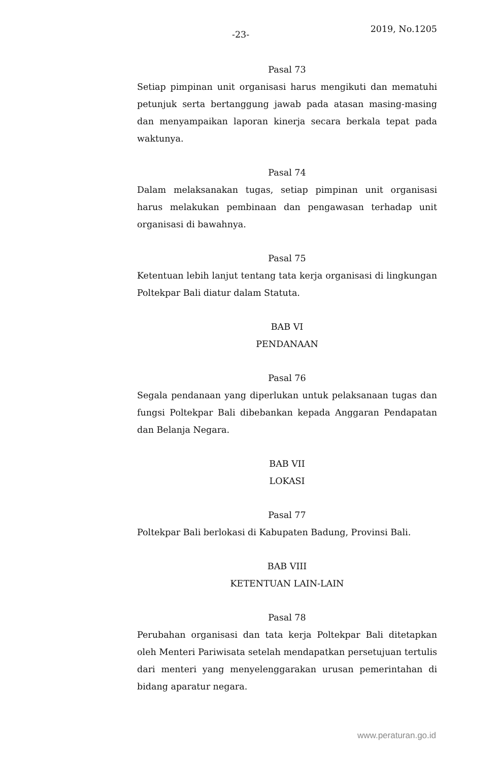-23-
2019, No.1205
Pasal 73
Setiap pimpinan unit organisasi harus mengikuti dan mematuhi petunjuk serta bertanggung jawab pada atasan masing-masing dan menyampaikan laporan kinerja secara berkala tepat pada waktunya.
Pasal 74
Dalam melaksanakan tugas, setiap pimpinan unit organisasi harus melakukan pembinaan dan pengawasan terhadap unit organisasi di bawahnya.
Pasal 75
Ketentuan lebih lanjut tentang tata kerja organisasi di lingkungan Poltekpar Bali diatur dalam Statuta.
BAB VI
PENDANAAN
Pasal 76
Segala pendanaan yang diperlukan untuk pelaksanaan tugas dan fungsi Poltekpar Bali dibebankan kepada Anggaran Pendapatan dan Belanja Negara.
BAB VII
LOKASI
Pasal 77
Poltekpar Bali berlokasi di Kabupaten Badung, Provinsi Bali.
BAB VIII
KETENTUAN LAIN-LAIN
Pasal 78
Perubahan organisasi dan tata kerja Poltekpar Bali ditetapkan oleh Menteri Pariwisata setelah mendapatkan persetujuan tertulis dari menteri yang menyelenggarakan urusan pemerintahan di bidang aparatur negara.
www.peraturan.go.id